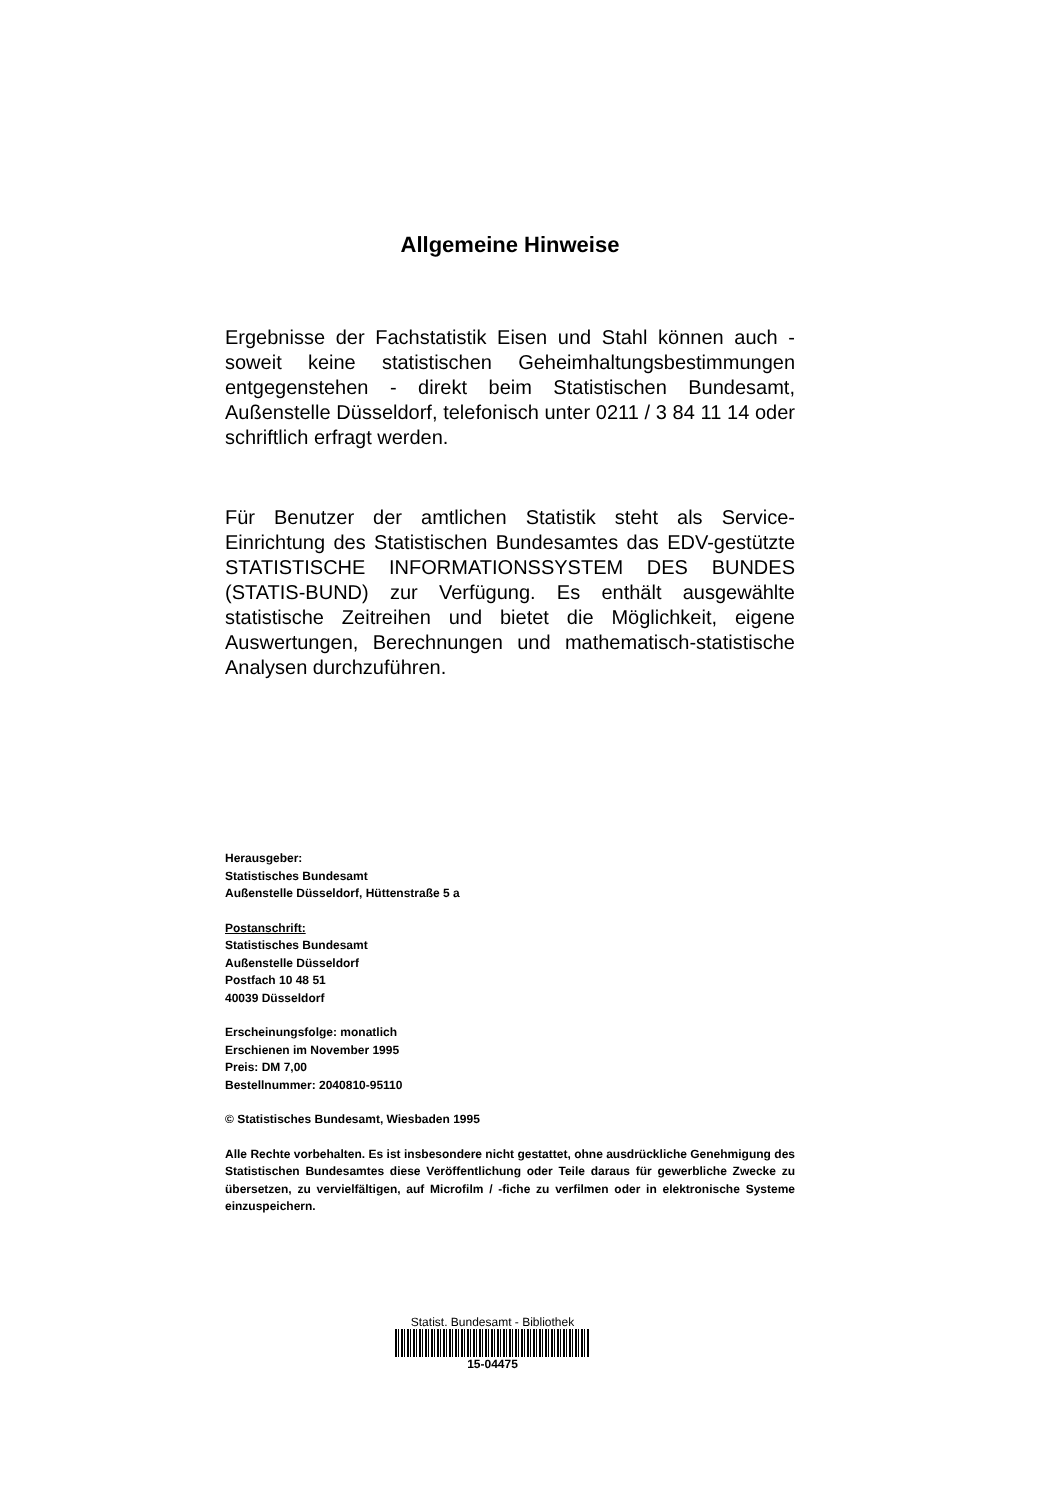Allgemeine Hinweise
Ergebnisse der Fachstatistik Eisen und Stahl können auch - soweit keine statistischen Geheimhaltungsbestimmungen entgegenstehen - direkt beim Statistischen Bundesamt, Außenstelle Düsseldorf, telefonisch unter 0211 / 3 84 11 14 oder schriftlich erfragt werden.
Für Benutzer der amtlichen Statistik steht als Service-Einrichtung des Statistischen Bundesamtes das EDV-gestützte STATISTISCHE INFORMATIONSSYSTEM DES BUNDES (STATIS-BUND) zur Verfügung. Es enthält ausgewählte statistische Zeitreihen und bietet die Möglichkeit, eigene Auswertungen, Berechnungen und mathematisch-statistische Analysen durchzuführen.
Herausgeber:
Statistisches Bundesamt
Außenstelle Düsseldorf, Hüttenstraße 5 a
Postanschrift:
Statistisches Bundesamt
Außenstelle Düsseldorf
Postfach 10 48 51
40039 Düsseldorf
Erscheinungsfolge: monatlich
Erschienen im November 1995
Preis: DM 7,00
Bestellnummer: 2040810-95110
© Statistisches Bundesamt, Wiesbaden 1995
Alle Rechte vorbehalten. Es ist insbesondere nicht gestattet, ohne ausdrückliche Genehmigung des Statistischen Bundesamtes diese Veröffentlichung oder Teile daraus für gewerbliche Zwecke zu übersetzen, zu vervielfältigen, auf Microfilm / -fiche zu verfilmen oder in elektronische Systeme einzuspeichern.
Statist. Bundesamt - Bibliothek
15-04475